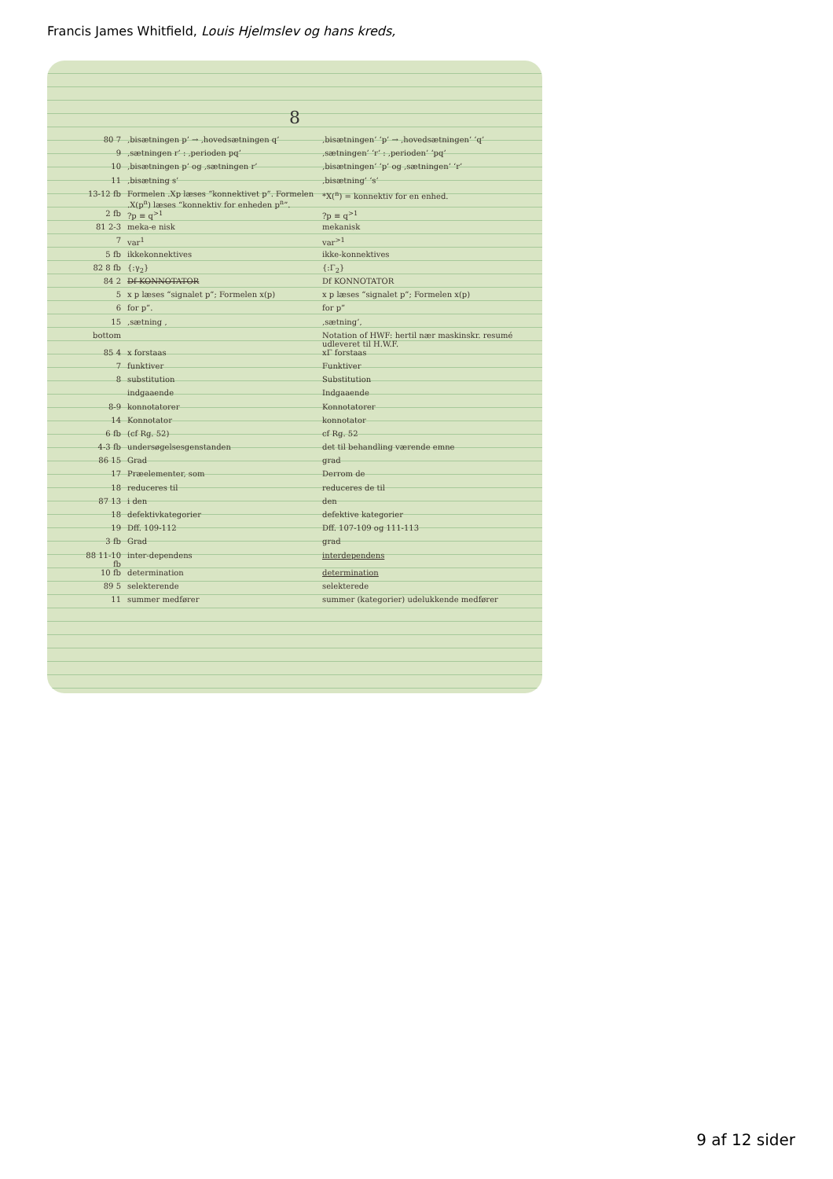Francis James Whitfield, Louis Hjelmslev og hans kreds,
8
| 80 7 | ‚bisætningen p’ → ‚hovedsætningen q’ | ‚bisætningen’ ‘p’ → ‚hovedsætningen’ ‘q’ |
| 9 | ‚sætningen r’ : ‚perioden pq’ | ‚sætningen’ ‘r’ : ‚perioden’ ‘pq’ |
| 10 | ‚bisætningen p’ og ‚sætningen r’ | ‚bisætningen’ ‘p’ og ‚sætningen’ ‘r’ |
| 11 | ‚bisætning s’ | ‚bisætning’ ‘s’ |
| 13-12 fb | Formelen .Xp læses “konnektivet p”. Formelen .X(p<sup>n</sup>) læses “konnektiv for enheden p<sup>n</sup>”. | *X(<sup>n</sup>) = konnektiv for en enhed. |
| 2 fb | ?p ≡ q<sup>>1</sup> | ?p ≡ q<sup>>1</sup> |
| 81 2-3 | meka-e nisk | mekanisk |
| 7 | var<sup>1</sup> | var<sup>>1</sup> |
| 5 fb | ikkekonnektives | ikke-konnektives |
| 82 8 fb | {:γ<sub>2</sub>} | {:Γ<sub>2</sub>} |
| 84 2 | Df KONNOTATOR | Df KONNOTATOR |
| 5 | x p læses “signalet p”; Formelen x(p) | x p læses “signalet p”; Formelen x(p) |
| 6 | for p”. | for p” |
| 15 | ‚sætning , | ‚sætning’, |
| bottom | | Notation of HWF: hertil nær maskinskr. resumé udleveret til H.W.F. |
| 85 4 | x forstaas | xΓ forstaas |
| 7 | funktiver | Funktiver |
| 8 | substitution | Substitution |
| | indgaaende | Indgaaende |
| 8-9 | konnotatorer | Konnotatorer |
| 14 | Konnotator | konnotator |
| 6 fb | (cf Rg. 52) | cf Rg. 52 |
| 4-3 fb | undersøgelsesgenstanden | det til behandling værende emne |
| 86 15 | Grad | grad |
| 17 | Præelementer, som | Derrom de |
| 18 | reduceres til | reduceres de til |
| 87 13 | i den | den |
| 18 | defektivkategorier | defektive kategorier |
| 19 | Dff. 109-112 | Dff. 107-109 og 111-113 |
| 3 fb | Grad | grad |
| 88 11-10 fb | inter-dependens | interdependens |
| 10 fb | determination | determination |
| 89 5 | selekterende | selekterede |
| 11 | summer medfører | summer (kategorier) udelukkende medfører |
9 af 12 sider